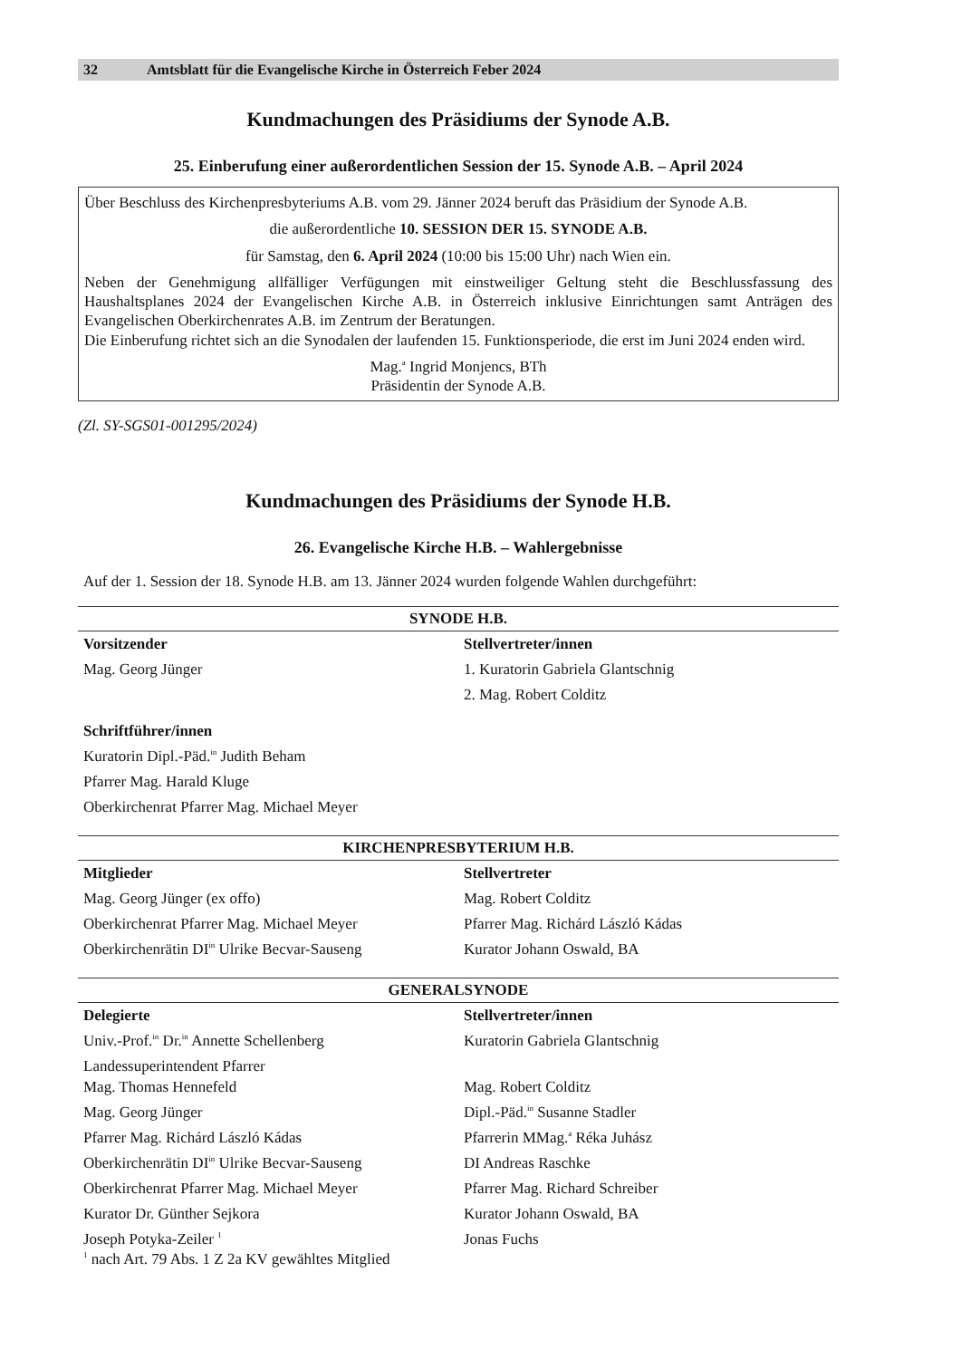32 Amtsblatt für die Evangelische Kirche in Österreich Feber 2024
Kundmachungen des Präsidiums der Synode A.B.
25. Einberufung einer außerordentlichen Session der 15. Synode A.B. – April 2024
Über Beschluss des Kirchenpresbyteriums A.B. vom 29. Jänner 2024 beruft das Präsidium der Synode A.B.
die außerordentliche 10. SESSION DER 15. SYNODE A.B.
für Samstag, den 6. April 2024 (10:00 bis 15:00 Uhr) nach Wien ein.
Neben der Genehmigung allfälliger Verfügungen mit einstweiliger Geltung steht die Beschlussfassung des Haushaltsplanes 2024 der Evangelischen Kirche A.B. in Österreich inklusive Einrichtungen samt Anträgen des Evangelischen Oberkirchenrates A.B. im Zentrum der Beratungen.
Die Einberufung richtet sich an die Synodalen der laufenden 15. Funktionsperiode, die erst im Juni 2024 enden wird.
Mag.<sup>a</sup> Ingrid Monjencs, BTh
Präsidentin der Synode A.B.
(Zl. SY-SGS01-001295/2024)
Kundmachungen des Präsidiums der Synode H.B.
26. Evangelische Kirche H.B. – Wahlergebnisse
Auf der 1. Session der 18. Synode H.B. am 13. Jänner 2024 wurden folgende Wahlen durchgeführt:
| SYNODE H.B. | |
| --- | --- |
| Vorsitzender | Stellvertreter/innen |
| Mag. Georg Jünger | 1. Kuratorin Gabriela Glantschnig |
| | 2. Mag. Robert Colditz |
| Schriftführer/innen | |
| Kuratorin Dipl.-Päd.<sup>in</sup> Judith Beham | |
| Pfarrer Mag. Harald Kluge | |
| Oberkirchenrat Pfarrer Mag. Michael Meyer | |
| KIRCHENPRESBYTERIUM H.B. | |
| Mitglieder | Stellvertreter |
| Mag. Georg Jünger (ex offo) | Mag. Robert Colditz |
| Oberkirchenrat Pfarrer Mag. Michael Meyer | Pfarrer Mag. Richárd László Kádas |
| Oberkirchenrätin DI<sup>in</sup> Ulrike Becvar-Sauseng | Kurator Johann Oswald, BA |
| GENERALSYNODE | |
| Delegierte | Stellvertreter/innen |
| Univ.-Prof.<sup>in</sup> Dr.<sup>in</sup> Annette Schellenberg | Kuratorin Gabriela Glantschnig |
| Landessuperintendent Pfarrer Mag. Thomas Hennefeld | Mag. Robert Colditz |
| Mag. Georg Jünger | Dipl.-Päd.<sup>in</sup> Susanne Stadler |
| Pfarrer Mag. Richárd László Kádas | Pfarrerin MMag.<sup>a</sup> Réka Juhász |
| Oberkirchenrätin DI<sup>in</sup> Ulrike Becvar-Sauseng | DI Andreas Raschke |
| Oberkirchenrat Pfarrer Mag. Michael Meyer | Pfarrer Mag. Richard Schreiber |
| Kurator Dr. Günther Sejkora | Kurator Johann Oswald, BA |
| Joseph Potyka-Zeiler <sup>1</sup> <sup>1</sup> nach Art. 79 Abs. 1 Z 2a KV gewähltes Mitglied | Jonas Fuchs |